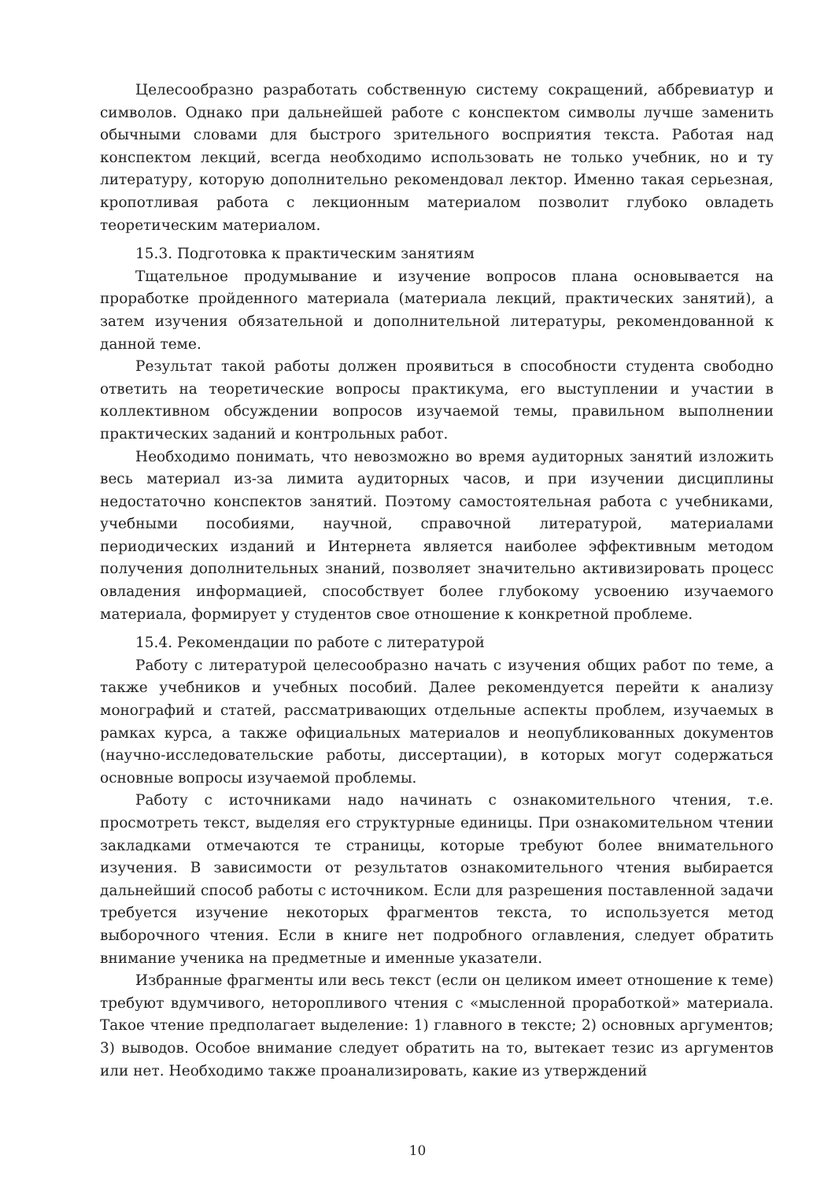Целесообразно разработать собственную систему сокращений, аббревиатур и символов. Однако при дальнейшей работе с конспектом символы лучше заменить обычными словами для быстрого зрительного восприятия текста. Работая над конспектом лекций, всегда необходимо использовать не только учебник, но и ту литературу, которую дополнительно рекомендовал лектор. Именно такая серьезная, кропотливая работа с лекционным материалом позволит глубоко овладеть теоретическим материалом.
15.3. Подготовка к практическим занятиям
Тщательное продумывание и изучение вопросов плана основывается на проработке пройденного материала (материала лекций, практических занятий), а затем изучения обязательной и дополнительной литературы, рекомендованной к данной теме.
Результат такой работы должен проявиться в способности студента свободно ответить на теоретические вопросы практикума, его выступлении и участии в коллективном обсуждении вопросов изучаемой темы, правильном выполнении практических заданий и контрольных работ.
Необходимо понимать, что невозможно во время аудиторных занятий изложить весь материал из-за лимита аудиторных часов, и при изучении дисциплины недостаточно конспектов занятий. Поэтому самостоятельная работа с учебниками, учебными пособиями, научной, справочной литературой, материалами периодических изданий и Интернета является наиболее эффективным методом получения дополнительных знаний, позволяет значительно активизировать процесс овладения информацией, способствует более глубокому усвоению изучаемого материала, формирует у студентов свое отношение к конкретной проблеме.
15.4. Рекомендации по работе с литературой
Работу с литературой целесообразно начать с изучения общих работ по теме, а также учебников и учебных пособий. Далее рекомендуется перейти к анализу монографий и статей, рассматривающих отдельные аспекты проблем, изучаемых в рамках курса, а также официальных материалов и неопубликованных документов (научно-исследовательские работы, диссертации), в которых могут содержаться основные вопросы изучаемой проблемы.
Работу с источниками надо начинать с ознакомительного чтения, т.е. просмотреть текст, выделяя его структурные единицы. При ознакомительном чтении закладками отмечаются те страницы, которые требуют более внимательного изучения. В зависимости от результатов ознакомительного чтения выбирается дальнейший способ работы с источником. Если для разрешения поставленной задачи требуется изучение некоторых фрагментов текста, то используется метод выборочного чтения. Если в книге нет подробного оглавления, следует обратить внимание ученика на предметные и именные указатели.
Избранные фрагменты или весь текст (если он целиком имеет отношение к теме) требуют вдумчивого, неторопливого чтения с «мысленной проработкой» материала. Такое чтение предполагает выделение: 1) главного в тексте; 2) основных аргументов; 3) выводов. Особое внимание следует обратить на то, вытекает тезис из аргументов или нет. Необходимо также проанализировать, какие из утверждений
10